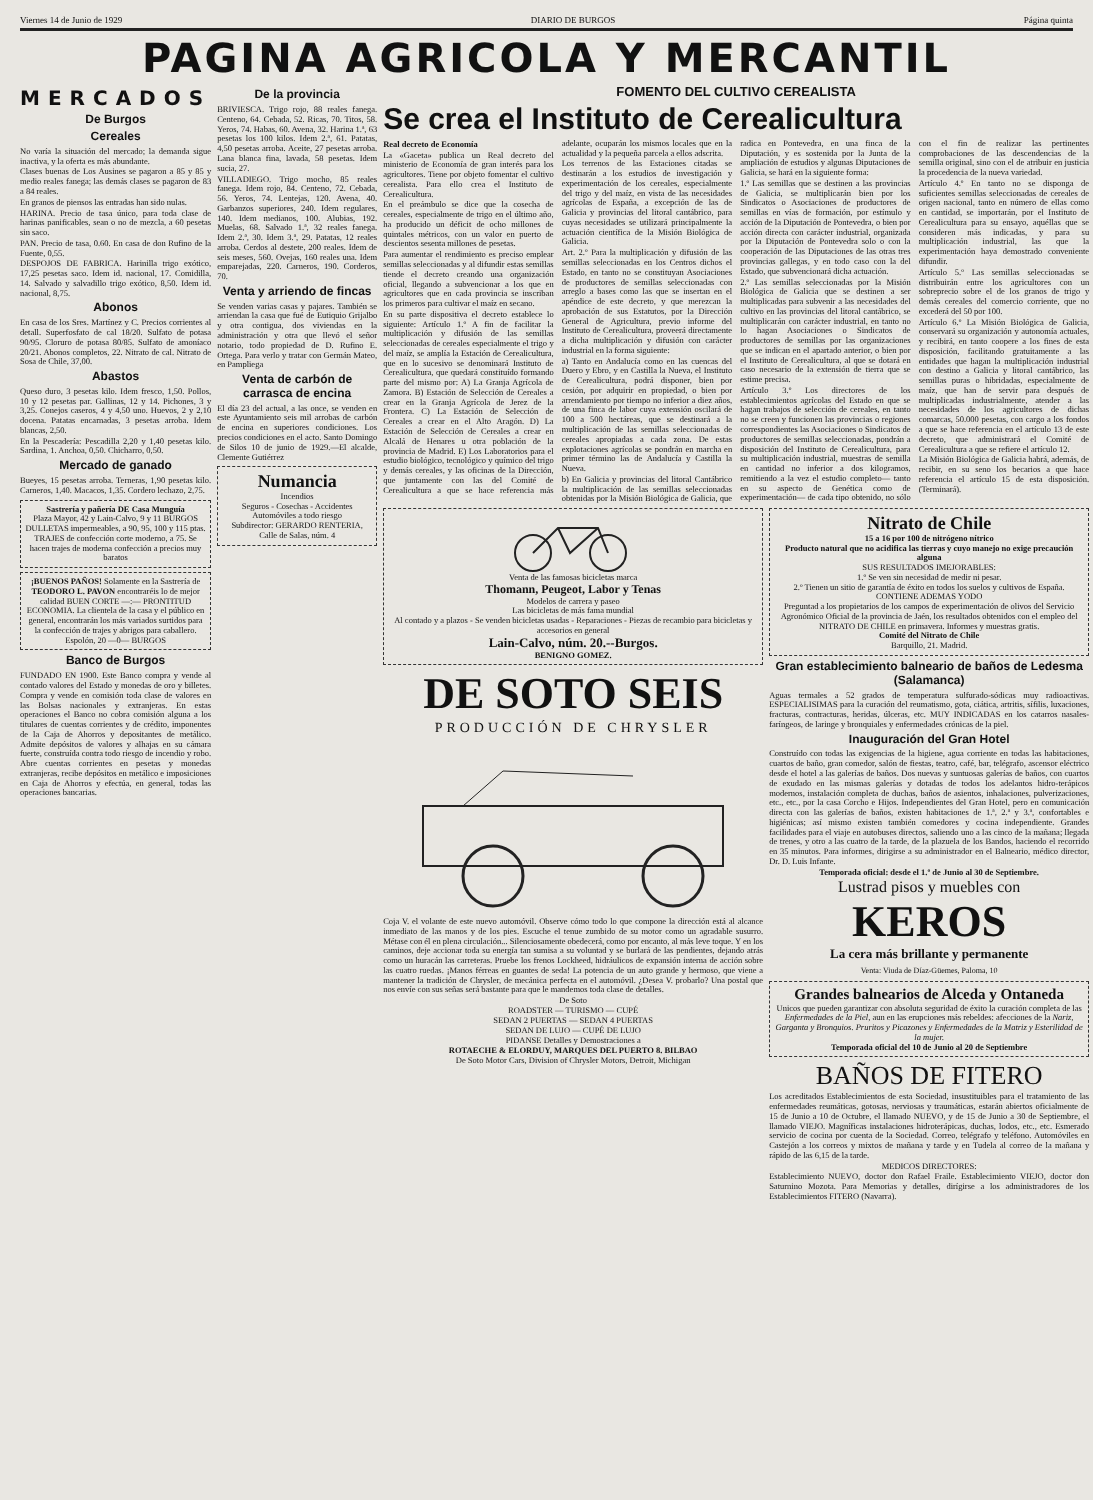Viernes 14 de Junio de 1929 DIARIO DE BURGOS Página quinta
PAGINA AGRICOLA Y MERCANTIL
MERCADOS
De Burgos
Cereales
No varía la situación del mercado; la demanda sigue inactiva, y la oferta es más abundante.
Clases buenas de Los Ausines se pagaron a 85 y 85 y medio reales fanega; las demás clases se pagaron de 83 a 84 reales.
En granos de piensos las entradas han sido nulas.
HARINA. Precio de tasa único, para toda clase de harinas panificables, sean o no de mezcla, a 60 pesetas sin saco.
PAN. Precio de tasa, 0.60. En casa de don Rufino de la Fuente, 0,55.
DESPOJOS DE FABRICA. Harinilla trigo exótico, 17,25 pesetas saco. Idem id. nacional, 17. Comidilla, 14. Salvado y salvadillo trigo exótico, 8,50. Idem id. nacional, 8,75.
Abonos
En casa de los Sres. Martínez y C. Precios corrientes al detall. Superfosfato de cal 18/20. Sulfato de potasa 90/95. Cloruro de potasa 80/85. Sulfato de amoníaco 20/21. Abonos completos, 22. Nitrato de cal. Nitrato de Sosa de Chile, 37,00.
Abastos
Queso duro, 3 pesetas kilo. Idem fresco, 1,50. Pollos, 10 y 12 pesetas par. Gallinas, 12 y 14. Pichones, 3 y 3,25. Conejos caseros, 4 y 4,50 uno. Huevos, 2 y 2,10 docena. Patatas encarnadas, 3 pesetas arroba. Idem blancas, 2,50.
En la Pescadería: Pescadilla 2,20 y 1,40 pesetas kilo. Sardina, 1. Anchoa, 0,50. Chicharro, 0,50.
Mercado de ganado
Bueyes, 15 pesetas arroba. Terneras, 1,90 pesetas kilo. Carneros, 1,40. Macacos, 1,35. Cordero lechazo, 2,75.
Sastrería y pañería DE Casa Munguía
Plaza Mayor, 42 y Lain-Calvo, 9 y 11 BURGOS
DULLETAS impermeables, a 90, 95, 100 y 115 ptas. TRAJES de confección corte moderno, a 75. Se hacen trajes de moderna confección a precios muy baratos
¡BUENOS PAÑOS! Solamente en la Sastrería de TEODORO L. PAVON encontraréis lo de mejor calidad BUEN CORTE —:— PRONTITUD ECONOMIA. La clientela de la casa y el público en general, encontrarán los más variados surtidos para la confección de trajes y abrigos para caballero. Espolón, 20 —0— BURGOS
Banco de Burgos
FUNDADO EN 1900. Este Banco compra y vende al contado valores del Estado y monedas de oro y billetes. Compra y vende en comisión toda clase de valores en las Bolsas nacionales y extranjeras. En estas operaciones el Banco no cobra comisión alguna a los titulares de cuentas corrientes y de crédito, imponentes de la Caja de Ahorros y depositantes de metálico. Admite depósitos de valores y alhajas en su cámara fuerte, construída contra todo riesgo de incendio y robo. Abre cuentas corrientes en pesetas y monedas extranjeras, recibe depósitos en metálico e imposiciones en Caja de Ahorros y efectúa, en general, todas las operaciones bancarias.
De la provincia
BRIVIESCA. Trigo rojo, 88 reales fanega. Centeno, 64. Cebada, 52. Ricas, 70. Titos, 58. Yeros, 74. Habas, 60. Avena, 32. Harina 1.ª, 63 pesetas los 100 kilos. Idem 2.ª, 61. Patatas, 4,50 pesetas arroba. Aceite, 27 pesetas arroba. Lana blanca fina, lavada, 58 pesetas. Idem sucia, 27.
VILLADIEGO. Trigo mocho, 85 reales fanega. Idem rojo, 84. Centeno, 72. Cebada, 56. Yeros, 74. Lentejas, 120. Avena, 40. Garbanzos superiores, 240. Idem regulares, 140. Idem medianos, 100. Alubias, 192. Muelas, 68. Salvado 1.ª, 32 reales fanega. Idem 2.ª, 30. Idem 3.ª, 29. Patatas, 12 reales arroba. Cerdos al destete, 200 reales. Idem de seis meses, 560. Ovejas, 160 reales una. Idem emparejadas, 220. Carneros, 190. Corderos, 70.
Venta y arriendo de fincas
Se venden varias casas y pajares. También se arriendan la casa que fué de Eutiquio Grijalbo y otra contigua, dos viviendas en la administración y otra que llevó el señor notario, todo propiedad de D. Rufino E. Ortega. Para verlo y tratar con Germán Mateo, en Pampliega
Venta de carbón de carrasca de encina
El día 23 del actual, a las once, se venden en este Ayuntamiento seis mil arrobas de carbón de encina en superiores condiciones. Los precios condiciones en el acto. Santo Domingo de Silos 10 de junio de 1929.—El alcalde, Clemente Gutiérrez
Numancia
Incendios
Seguros - Cosechas - Accidentes
Automóviles a todo riesgo
Subdirector: GERARDO RENTERIA, Calle de Salas, núm. 4
FOMENTO DEL CULTIVO CEREALISTA
Se crea el Instituto de Cerealicultura
Real decreto de Economía
La «Gaceta» publica un Real decreto del ministerio de Economía de gran interés para los agricultores. Tiene por objeto fomentar el cultivo cerealista. Para ello crea el Instituto de Cerealicultura.
En el preámbulo se dice que la cosecha de cereales, especialmente de trigo en el último año, ha producido un déficit de ocho millones de quintales métricos, con un valor en puerto de descientos sesenta millones de pesetas.
Para aumentar el rendimiento es preciso emplear semillas seleccionadas y al difundir estas semillas tiende el decreto creando una organización oficial, llegando a subvencionar a los que en agricultores que en cada provincia se inscriban los primeros para cultivar el maíz en secano.
En su parte dispositiva el decreto establece lo siguiente: Artículo 1.º A fin de facilitar la multiplicación y difusión de las semillas seleccionadas de cereales especialmente el trigo y del maíz, se amplía la Estación de Cerealicultura, que en lo sucesivo se denominará Instituto de Cerealicultura, que quedará constituído formando parte del mismo por: A) La Granja Agrícola de Zamora. B) Estación de Selección de Cereales a crear en la Granja Agrícola de Jerez de la Frontera. C) La Estación de Selección de Cereales a crear en el Alto Aragón. D) La Estación de Selección de Cereales a crear en Alcalá de Henares u otra población de la provincia de Madrid. E) Los Laboratorios para el estudio biológico, tecnológico y químico del trigo y demás cereales, y las oficinas de la Dirección, que juntamente con las del Comité de Cerealicultura a que se hace referencia más adelante, ocuparán los mismos locales que en la actualidad y la pequeña parcela a ellos adscrita.
Los terrenos de las Estaciones citadas se destinarán a los estudios de investigación y experimentación de los cereales, especialmente del trigo y del maíz, en vista de las necesidades agrícolas de España, a excepción de las de Galicia y provincias del litoral cantábrico, para cuyas necesidades se utilizará principalmente la actuación científica de la Misión Biológica de Galicia.
Art. 2.º Para la multiplicación y difusión de las semillas seleccionadas en los Centros dichos el Estado, en tanto no se constituyan Asociaciones de productores de semillas seleccionadas con arreglo a bases como las que se insertan en el apéndice de este decreto, y que merezcan la aprobación de sus Estatutos, por la Dirección General de Agricultura, previo informe del Instituto de Cerealicultura, proveerá directamente a dicha multiplicación y difusión con carácter industrial en la forma siguiente:
a) Tanto en Andalucía como en las cuencas del Duero y Ebro, y en Castilla la Nueva, el Instituto de Cerealicultura, podrá disponer, bien por cesión, por adquirir en propiedad, o bien por arrendamiento por tiempo no inferior a diez años, de una finca de labor cuya extensión oscilará de 100 a 500 hectáreas, que se destinará a la multiplicación de las semillas seleccionadas de cereales apropiadas a cada zona. De estas explotaciones agrícolas se pondrán en marcha en primer término las de Andalucía y Castilla la Nueva.
b) En Galicia y provincias del litoral Cantábrico la multiplicación de las semillas seleccionadas obtenidas por la Misión Biológica de Galicia, que radica en Pontevedra, en una finca de la Diputación, y es sostenida por la Junta de la ampliación de estudios y algunas Diputaciones de Galicia, se hará en la siguiente forma:
1.º Las semillas que se destinen a las provincias de Galicia, se multiplicarán bien por los Sindicatos o Asociaciones de productores de semillas en vías de formación, por estímulo y acción de la Diputación de Pontevedra, o bien por acción directa con carácter industrial, organizada por la Diputación de Pontevedra solo o con la cooperación de las Diputaciones de las otras tres provincias gallegas, y en todo caso con la del Estado, que subvencionará dicha actuación.
2.º Las semillas seleccionadas por la Misión Biológica de Galicia que se destinen a ser multiplicadas para subvenir a las necesidades del cultivo en las provincias del litoral cantábrico, se multiplicarán con carácter industrial, en tanto no lo hagan Asociaciones o Sindicatos de productores de semillas por las organizaciones que se indican en el apartado anterior, o bien por el Instituto de Cerealicultura, al que se dotará en caso necesario de la extensión de tierra que se estime precisa.
Artículo 3.º Los directores de los establecimientos agrícolas del Estado en que se hagan trabajos de selección de cereales, en tanto no se creen y funcionen las provincias o regiones correspondientes las Asociaciones o Sindicatos de productores de semillas seleccionadas, pondrán a disposición del Instituto de Cerealicultura, para su multiplicación industrial, muestras de semilla en cantidad no inferior a dos kilogramos, remitiendo a la vez el estudio completo— tanto en su aspecto de Genética como de experimentación— de cada tipo obtenido, no sólo con el fin de realizar las pertinentes comprobaciones de las descendencias de la semilla original, sino con el de atribuir en justicia la procedencia de la nueva variedad.
Artículo 4.º En tanto no se disponga de suficientes semillas seleccionadas de cereales de origen nacional, tanto en número de ellas como en cantidad, se importarán, por el Instituto de Cerealicultura para su ensayo, aquéllas que se consideren más indicadas, y para su multiplicación industrial, las que la experimentación haya demostrado conveniente difundir.
Artículo 5.º Las semillas seleccionadas se distribuirán entre los agricultores con un sobreprecio sobre el de los granos de trigo y demás cereales del comercio corriente, que no excederá del 50 por 100.
Artículo 6.º La Misión Biológica de Galicia, conservará su organización y autonomía actuales, y recibirá, en tanto coopere a los fines de esta disposición, facilitando gratuitamente a las entidades que hagan la multiplicación industrial con destino a Galicia y litoral cantábrico, las semillas puras o hibridadas, especialmente de maíz, que han de servir para después de multiplicadas industrialmente, atender a las necesidades de los agricultores de dichas comarcas, 50.000 pesetas, con cargo a los fondos a que se hace referencia en el artículo 13 de este decreto, que administrará el Comité de Cerealicultura a que se refiere el artículo 12.
La Misión Biológica de Galicia habrá, además, de recibir, en su seno los becarios a que hace referencia el artículo 15 de esta disposición. (Terminará).
Venta de las famosas bicicletas marca
Thomann, Peugeot, Labor y Tenas
Modelos de carrera y paseo
Las bicicletas de más fama mundial
Al contado y a plazos - Se venden bicicletas usadas - Reparaciones - Piezas de recambio para bicicletas y accesorios en general
Lain-Calvo, núm. 20.--Burgos.
BENIGNO GOMEZ.
DE SOTO SEIS
PRODUCCIÓN DE CHRYSLER
Coja V. el volante de este nuevo automóvil. Observe cómo todo lo que compone la dirección está al alcance inmediato de las manos y de los pies. Escuche el tenue zumbido de su motor como un agradable susurro. Métase con él en plena circulación... Silenciosamente obedecerá, como por encanto, al más leve toque. Y en los caminos, deje accionar toda su energía tan sumisa a su voluntad y se burlará de las pendientes, dejando atrás como un huracán las carreteras. Pruebe los frenos Lockheed, hidráulicos de expansión interna de acción sobre las cuatro ruedas. ¡Manos férreas en guantes de seda! La potencia de un auto grande y hermoso, que viene a mantener la tradición de Chrysler, de mecánica perfecta en el automóvil. ¿Desea V. probarlo? Una postal que nos envíe con sus señas será bastante para que le mandemos toda clase de detalles.
De Soto
ROADSTER — TURISMO — CUPÉ
SEDAN 2 PUERTAS — SEDAN 4 PUERTAS
SEDAN DE LUJO — CUPÉ DE LUJO
PIDANSE Detalles y Demostraciones a
ROTAECHE & ELORDUY, MARQUES DEL PUERTO 8. BILBAO
De Soto Motor Cars, Division of Chrysler Motors, Detroit, Michigan
Nitrato de Chile
15 a 16 por 100 de nitrógeno nítrico
Producto natural que no acidifica las tierras y cuyo manejo no exige precaución alguna
SUS RESULTADOS IMEJORABLES:
1.º Se ven sin necesidad de medir ni pesar.
2.º Tienen un sitio de garantía de éxito en todos los suelos y cultivos de España.
CONTIENE ADEMAS YODO
Preguntad a los propietarios de los campos de experimentación de olivos del Servicio Agronómico Oficial de la provincia de Jaén, los resultados obtenidos con el empleo del NITRATO DE CHILE en primavera. Informes y muestras gratis.
Comité del Nitrato de Chile
Barquillo, 21. Madrid.
Gran establecimiento balneario de baños de Ledesma (Salamanca)
Aguas termales a 52 grados de temperatura sulfurado-sódicas muy radioactivas. ESPECIALISIMAS para la curación del reumatismo, gota, ciática, artritis, sífilis, luxaciones, fracturas, contracturas, heridas, úlceras, etc. MUY INDICADAS en los catarros nasales-faríngeos, de laringe y bronquiales y enfermedades crónicas de la piel.
Inauguración del Gran Hotel
Construído con todas las exigencias de la higiene, agua corriente en todas las habitaciones, cuartos de baño, gran comedor, salón de fiestas, teatro, café, bar, telégrafo, ascensor eléctrico desde el hotel a las galerías de baños. Dos nuevas y suntuosas galerías de baños, con cuartos de exudado en las mismas galerías y dotadas de todos los adelantos hidro-terápicos modernos, instalación completa de duchas, baños de asientos, inhalaciones, pulverizaciones, etc., etc., por la casa Corcho e Hijos. Independientes del Gran Hotel, pero en comunicación directa con las galerías de baños, existen habitaciones de 1.ª, 2.ª y 3.ª, confortables e higiénicas; así mismo existen también comedores y cocina independiente. Grandes facilidades para el viaje en autobuses directos, saliendo uno a las cinco de la mañana; llegada de trenes, y otro a las cuatro de la tarde, de la plazuela de los Bandos, haciendo el recorrido en 35 minutos. Para informes, dirigirse a su administrador en el Balneario, médico director, Dr. D. Luis Infante.
Temporada oficial: desde el 1.º de Junio al 30 de Septiembre.
Lustrad pisos y muebles con
KEROS
La cera más brillante y permanente
Venta: Viuda de Díaz-Güemes, Paloma, 10
Grandes balnearios de Alceda y Ontaneda
Unicos que pueden garantizar con absoluta seguridad de éxito la curación completa de las Enfermedades de la Piel, aun en las erupciones más rebeldes: afecciones de la Nariz, Garganta y Bronquios. Pruritos y Picazones y Enfermedades de la Matriz y Esterilidad de la mujer.
Temporada oficial del 10 de Junio al 20 de Septiembre
BAÑOS DE FITERO
Los acreditados Establecimientos de esta Sociedad, insustituibles para el tratamiento de las enfermedades reumáticas, gotosas, nerviosas y traumáticas, estarán abiertos oficialmente de 15 de Junio a 10 de Octubre, el llamado NUEVO, y de 15 de Junio a 30 de Septiembre, el llamado VIEJO. Magníficas instalaciones hidroterápicas, duchas, lodos, etc., etc. Esmerado servicio de cocina por cuenta de la Sociedad. Correo, telégrafo y teléfono. Automóviles en Castejón a los correos y mixtos de mañana y tarde y en Tudela al correo de la mañana y rápido de las 6,15 de la tarde.
MEDICOS DIRECTORES:
Establecimiento NUEVO, doctor don Rafael Fraile. Establecimiento VIEJO, doctor don Saturnino Mozota. Para Memorias y detalles, dirígirse a los administradores de los Establecimientos FITERO (Navarra).